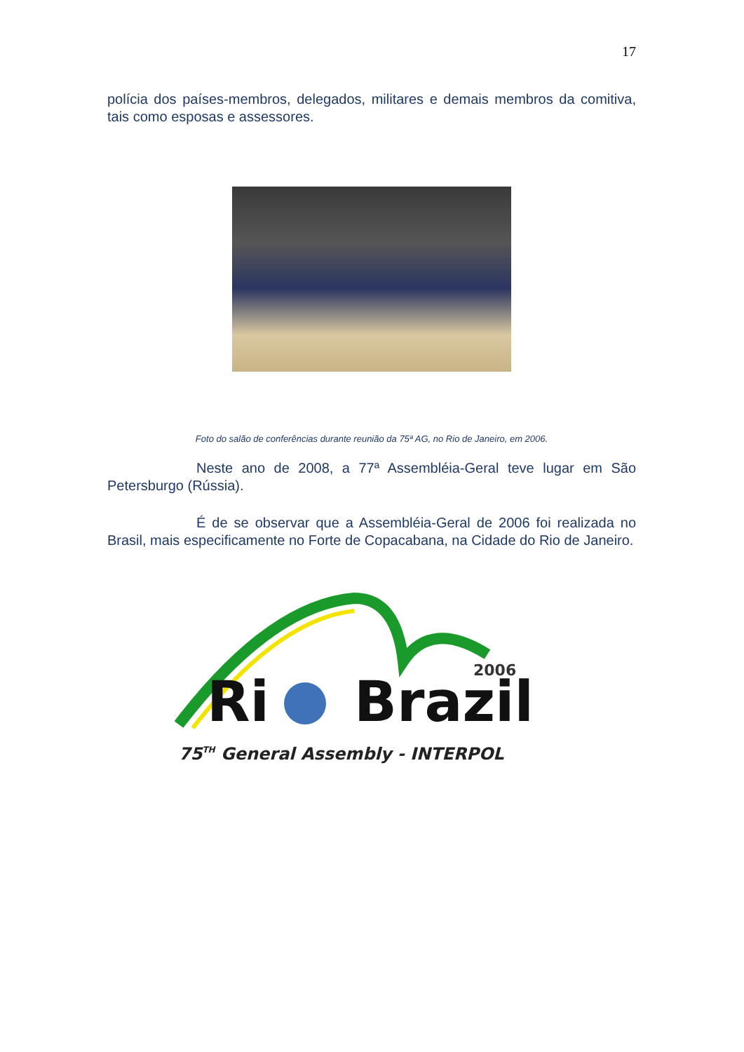17
polícia dos países-membros, delegados, militares e demais membros da comitiva, tais como esposas e assessores.
Foto do salão de conferências durante reunião da 75ª AG, no Rio de Janeiro, em 2006.
Neste ano de 2008, a 77ª Assembléia-Geral teve lugar em São Petersburgo (Rússia).
É de se observar que a Assembléia-Geral de 2006 foi realizada no Brasil, mais especificamente no Forte de Copacabana, na Cidade do Rio de Janeiro.
2006
Ri
Brazil
75TH General Assembly - INTERPOL